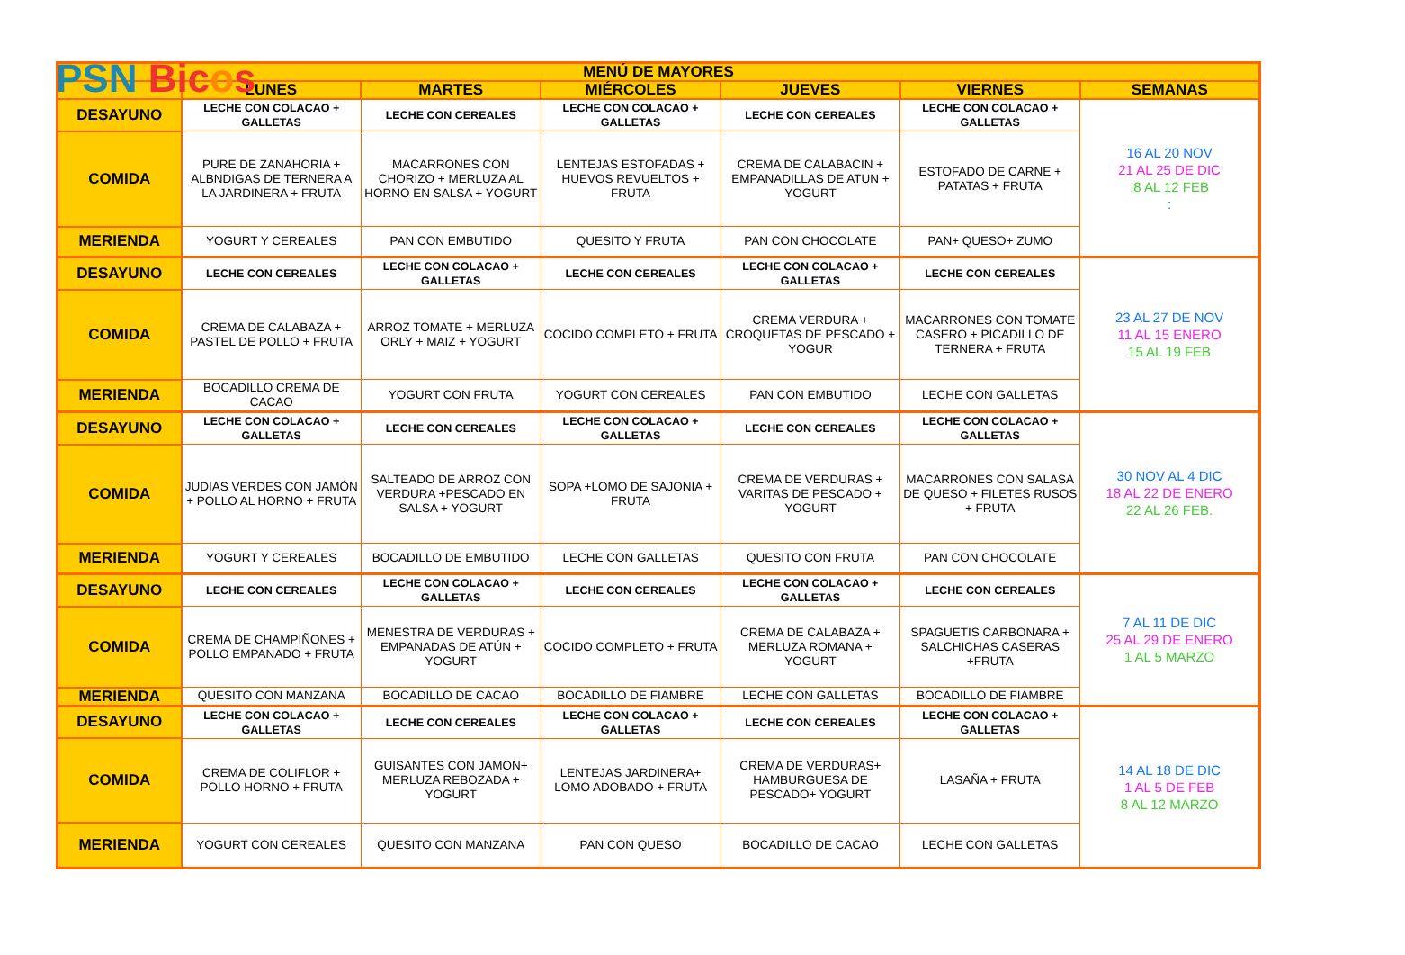PSN Bicos
| MENÚ DE MAYORES | | | | | | |
| --- | --- | --- | --- | --- | --- | --- |
| | LUNES | MARTES | MIÉRCOLES | JUEVES | VIERNES | SEMANAS |
| DESAYUNO | LECHE CON COLACAO + GALLETAS | LECHE CON CEREALES | LECHE CON COLACAO + GALLETAS | LECHE CON CEREALES | LECHE CON COLACAO + GALLETAS | 16 AL 20 NOV 21 AL 25 DE DIC ;8 AL 12 FEB : |
| COMIDA | PURE DE ZANAHORIA + ALBNDIGAS DE TERNERA A LA JARDINERA + FRUTA | MACARRONES CON CHORIZO + MERLUZA AL HORNO EN SALSA + YOGURT | LENTEJAS ESTOFADAS + HUEVOS REVUELTOS + FRUTA | CREMA DE CALABACIN + EMPANADILLAS DE ATUN + YOGURT | ESTOFADO DE CARNE + PATATAS + FRUTA | |
| MERIENDA | YOGURT Y CEREALES | PAN CON EMBUTIDO | QUESITO Y FRUTA | PAN CON CHOCOLATE | PAN+ QUESO+ ZUMO | |
| DESAYUNO | LECHE CON CEREALES | LECHE CON COLACAO + GALLETAS | LECHE CON CEREALES | LECHE CON COLACAO + GALLETAS | LECHE CON CEREALES | 23 AL 27 DE NOV 11 AL 15 ENERO 15 AL 19 FEB |
| COMIDA | CREMA DE CALABAZA + PASTEL DE POLLO + FRUTA | ARROZ TOMATE + MERLUZA ORLY + MAIZ + YOGURT | COCIDO COMPLETO + FRUTA | CREMA VERDURA + CROQUETAS DE PESCADO + YOGUR | MACARRONES CON TOMATE CASERO + PICADILLO DE TERNERA + FRUTA | |
| MERIENDA | BOCADILLO CREMA DE CACAO | YOGURT CON FRUTA | YOGURT CON CEREALES | PAN CON EMBUTIDO | LECHE CON GALLETAS | |
| DESAYUNO | LECHE CON COLACAO + GALLETAS | LECHE CON CEREALES | LECHE CON COLACAO + GALLETAS | LECHE CON CEREALES | LECHE CON COLACAO + GALLETAS | 30 NOV AL 4 DIC 18 AL 22 DE ENERO 22 AL 26 FEB. |
| COMIDA | JUDIAS VERDES CON JAMÓN + POLLO AL HORNO + FRUTA | SALTEADO DE ARROZ CON VERDURA +PESCADO EN SALSA + YOGURT | SOPA +LOMO DE SAJONIA + FRUTA | CREMA DE VERDURAS + VARITAS DE PESCADO + YOGURT | MACARRONES CON SALASA DE QUESO + FILETES RUSOS + FRUTA | |
| MERIENDA | YOGURT Y CEREALES | BOCADILLO DE EMBUTIDO | LECHE CON GALLETAS | QUESITO CON FRUTA | PAN CON CHOCOLATE | |
| DESAYUNO | LECHE CON CEREALES | LECHE CON COLACAO + GALLETAS | LECHE CON CEREALES | LECHE CON COLACAO + GALLETAS | LECHE CON CEREALES | 7 AL 11 DE DIC 25 AL 29 DE ENERO 1 AL 5 MARZO |
| COMIDA | CREMA DE CHAMPIÑONES + POLLO EMPANADO + FRUTA | MENESTRA DE VERDURAS + EMPANADAS DE ATÚN + YOGURT | COCIDO COMPLETO + FRUTA | CREMA DE CALABAZA + MERLUZA ROMANA + YOGURT | SPAGUETIS CARBONARA + SALCHICHAS CASERAS +FRUTA | |
| MERIENDA | QUESITO CON MANZANA | BOCADILLO DE CACAO | BOCADILLO DE FIAMBRE | LECHE CON GALLETAS | BOCADILLO DE FIAMBRE | |
| DESAYUNO | LECHE CON COLACAO + GALLETAS | LECHE CON CEREALES | LECHE CON COLACAO + GALLETAS | LECHE CON CEREALES | LECHE CON COLACAO + GALLETAS | 14 AL 18 DE DIC 1 AL 5 DE FEB 8 AL 12 MARZO |
| COMIDA | CREMA DE COLIFLOR + POLLO HORNO + FRUTA | GUISANTES CON JAMON+ MERLUZA REBOZADA + YOGURT | LENTEJAS JARDINERA+ LOMO ADOBADO + FRUTA | CREMA DE VERDURAS+ HAMBURGUESA DE PESCADO+ YOGURT | LASAÑA + FRUTA | |
| MERIENDA | YOGURT CON CEREALES | QUESITO CON MANZANA | PAN CON QUESO | BOCADILLO DE CACAO | LECHE CON GALLETAS | |